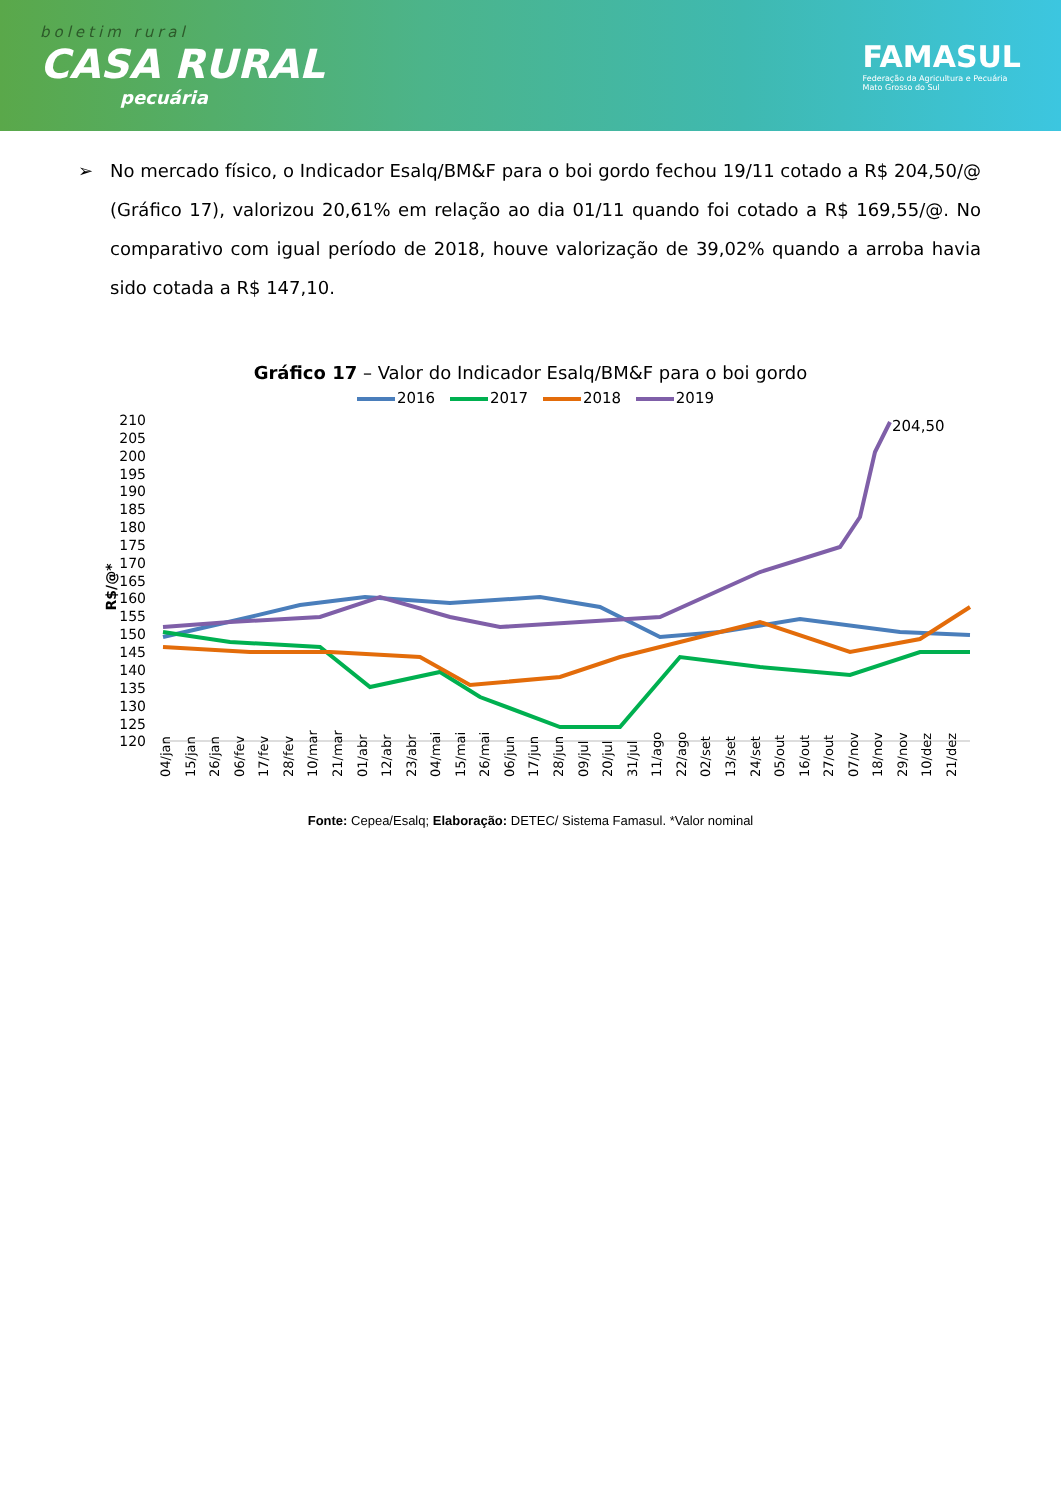boletim rural
CASA RURAL
pecuária
FAMASUL
Federação da Agricultura e Pecuária
Mato Grosso do Sul
➢ No mercado físico, o Indicador Esalq/BM&F para o boi gordo fechou 19/11 cotado a R$ 204,50/@ (Gráfico 17), valorizou 20,61% em relação ao dia 01/11 quando foi cotado a R$ 169,55/@. No comparativo com igual período de 2018, houve valorização de 39,02% quando a arroba havia sido cotada a R$ 147,10.
Gráfico 17 – Valor do Indicador Esalq/BM&F para o boi gordo
2016 2017 2018 2019
210
205
200
195
190
185
180
175
170
165
160
155
150
145
140
135
130
125
120
R$/@*
204,50
04/jan
15/jan
26/jan
06/fev
17/fev
28/fev
10/mar
21/mar
01/abr
12/abr
23/abr
04/mai
15/mai
26/mai
06/jun
17/jun
28/jun
09/jul
20/jul
31/jul
11/ago
22/ago
02/set
13/set
24/set
05/out
16/out
27/out
07/nov
18/nov
29/nov
10/dez
21/dez
Fonte: Cepea/Esalq; Elaboração: DETEC/ Sistema Famasul. *Valor nominal